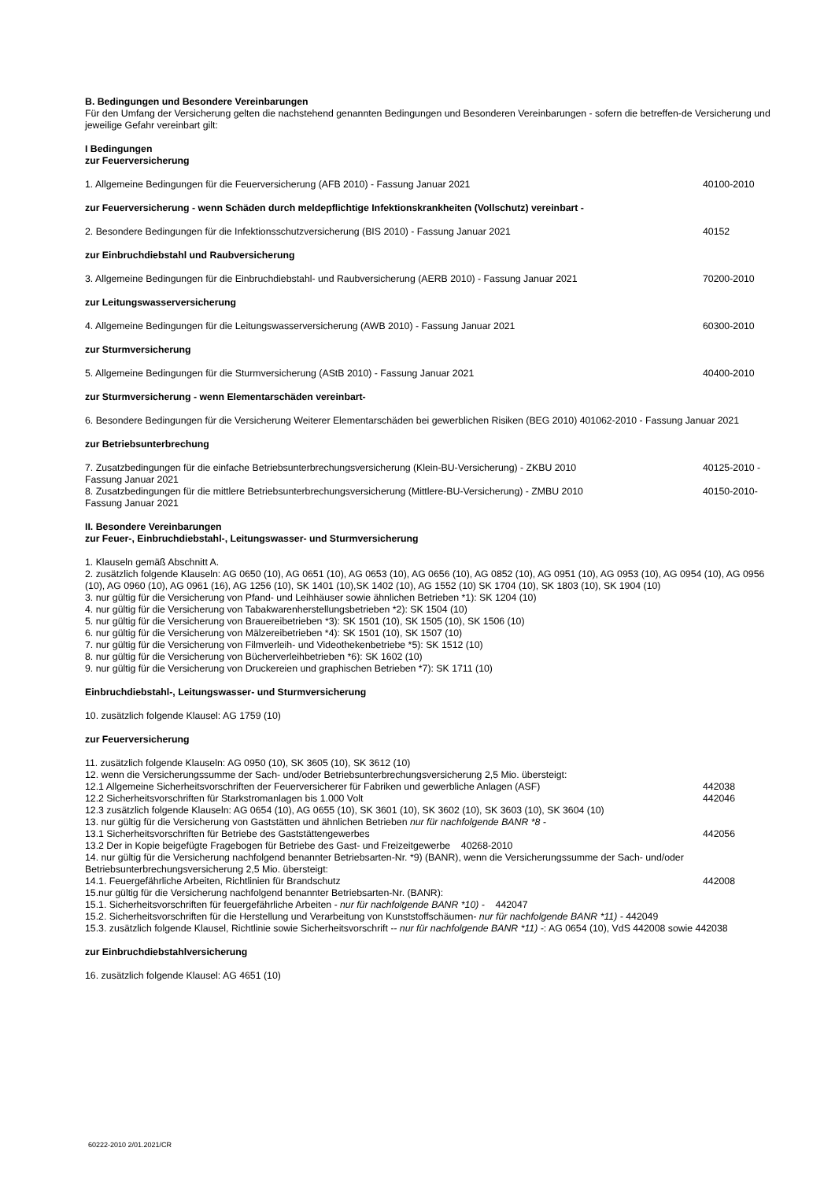B. Bedingungen und Besondere Vereinbarungen
Für den Umfang der Versicherung gelten die nachstehend genannten Bedingungen und Besonderen Vereinbarungen - sofern die betreffen-de Versicherung und jeweilige Gefahr vereinbart gilt:
I Bedingungen
zur Feuerversicherung
1. Allgemeine Bedingungen für die Feuerversicherung (AFB 2010) - Fassung Januar 2021 40100-2010
zur Feuerversicherung - wenn Schäden durch meldepflichtige Infektionskrankheiten (Vollschutz) vereinbart -
2. Besondere Bedingungen für die Infektionsschutzversicherung (BIS 2010) - Fassung Januar 2021 40152
zur Einbruchdiebstahl und Raubversicherung
3. Allgemeine Bedingungen für die Einbruchdiebstahl- und Raubversicherung (AERB 2010) - Fassung Januar 2021 70200-2010
zur Leitungswasserversicherung
4. Allgemeine Bedingungen für die Leitungswasserversicherung (AWB 2010) - Fassung Januar 2021 60300-2010
zur Sturmversicherung
5. Allgemeine Bedingungen für die Sturmversicherung (AStB 2010) - Fassung Januar 2021 40400-2010
zur Sturmversicherung - wenn Elementarschäden vereinbart-
6. Besondere Bedingungen für die Versicherung Weiterer Elementarschäden bei gewerblichen Risiken (BEG 2010) 401062-2010 - Fassung Januar 2021
zur Betriebsunterbrechung
7. Zusatzbedingungen für die einfache Betriebsunterbrechungsversicherung (Klein-BU-Versicherung) - ZKBU 2010 40125-2010 -
Fassung Januar 2021
8. Zusatzbedingungen für die mittlere Betriebsunterbrechungsversicherung (Mittlere-BU-Versicherung) - ZMBU 2010 40150-2010-
Fassung Januar 2021
II. Besondere Vereinbarungen
zur Feuer-, Einbruchdiebstahl-, Leitungswasser- und Sturmversicherung
1. Klauseln gemäß Abschnitt A.
2. zusätzlich folgende Klauseln: AG 0650 (10), AG 0651 (10), AG 0653 (10), AG 0656 (10), AG 0852 (10), AG 0951 (10), AG 0953 (10), AG 0954 (10), AG 0956 (10), AG 0960 (10), AG 0961 (16), AG 1256 (10), SK 1401 (10),SK 1402 (10), AG 1552 (10) SK 1704 (10), SK 1803 (10), SK 1904 (10)
3. nur gültig für die Versicherung von Pfand- und Leihhäuser sowie ähnlichen Betrieben *1): SK 1204 (10)
4. nur gültig für die Versicherung von Tabakwarenherstellungsbetrieben *2): SK 1504 (10)
5. nur gültig für die Versicherung von Brauereibetrieben *3): SK 1501 (10), SK 1505 (10), SK 1506 (10)
6. nur gültig für die Versicherung von Mälzereibetrieben *4): SK 1501 (10), SK 1507 (10)
7. nur gültig für die Versicherung von Filmverleih- und Videothekenbetriebe *5): SK 1512 (10)
8. nur gültig für die Versicherung von Bücherverleihbetrieben *6): SK 1602 (10)
9. nur gültig für die Versicherung von Druckereien und graphischen Betrieben *7): SK 1711 (10)
Einbruchdiebstahl-, Leitungswasser- und Sturmversicherung
10. zusätzlich folgende Klausel: AG 1759 (10)
zur Feuerversicherung
11. zusätzlich folgende Klauseln: AG 0950 (10), SK 3605 (10), SK 3612 (10)
12. wenn die Versicherungssumme der Sach- und/oder Betriebsunterbrechungsversicherung 2,5 Mio. übersteigt:
12.1 Allgemeine Sicherheitsvorschriften der Feuerversicherer für Fabriken und gewerbliche Anlagen (ASF) 442038
12.2 Sicherheitsvorschriften für Starkstromanlagen bis 1.000 Volt 442046
12.3 zusätzlich folgende Klauseln: AG 0654 (10), AG 0655 (10), SK 3601 (10), SK 3602 (10), SK 3603 (10), SK 3604 (10)
13. nur gültig für die Versicherung von Gaststätten und ähnlichen Betrieben nur für nachfolgende BANR *8 -
13.1 Sicherheitsvorschriften für Betriebe des Gaststättengewerbes 442056
13.2 Der in Kopie beigefügte Fragebogen für Betriebe des Gast- und Freizeitgewerbe 40268-2010
14. nur gültig für die Versicherung nachfolgend benannter Betriebsarten-Nr. *9) (BANR), wenn die Versicherungssumme der Sach- und/oder Betriebsunterbrechungsversicherung 2,5 Mio. übersteigt:
14.1. Feuergefährliche Arbeiten, Richtlinien für Brandschutz 442008
15.nur gültig für die Versicherung nachfolgend benannter Betriebsarten-Nr. (BANR):
15.1. Sicherheitsvorschriften für feuergefährliche Arbeiten - nur für nachfolgende BANR *10) - 442047
15.2. Sicherheitsvorschriften für die Herstellung und Verarbeitung von Kunststoffschäumen- nur für nachfolgende BANR *11) - 442049
15.3. zusätzlich folgende Klausel, Richtlinie sowie Sicherheitsvorschrift -- nur für nachfolgende BANR *11) -: AG 0654 (10), VdS 442008 sowie 442038
zur Einbruchdiebstahlversicherung
16. zusätzlich folgende Klausel: AG 4651 (10)
60222-2010 2/01.2021/CR